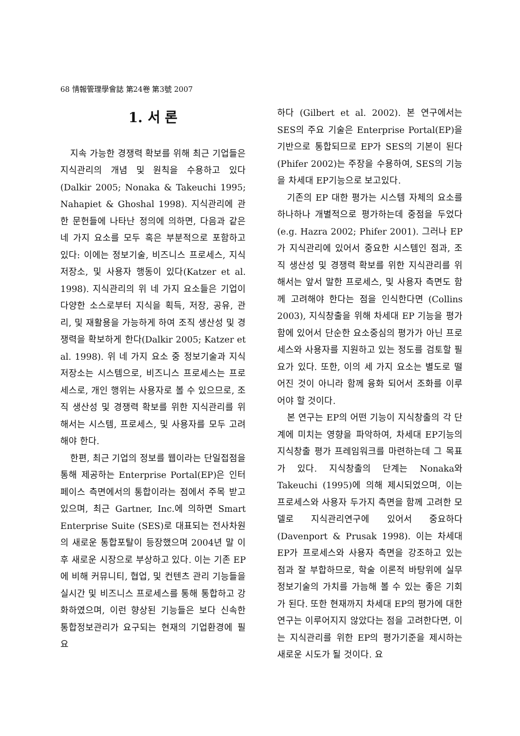68 情報管理學會誌 第24卷 第3號 2007
1. 서 론
지속 가능한 경쟁력 확보를 위해 최근 기업들은 지식관리의 개념 및 원칙을 수용하고 있다(Dalkir 2005; Nonaka & Takeuchi 1995; Nahapiet & Ghoshal 1998). 지식관리에 관한 문헌들에 나타난 정의에 의하면, 다음과 같은 네 가지 요소를 모두 혹은 부분적으로 포함하고 있다: 이에는 정보기술, 비즈니스 프로세스, 지식저장소, 및 사용자 행동이 있다(Katzer et al. 1998). 지식관리의 위 네 가지 요소들은 기업이 다양한 소스로부터 지식을 획득, 저장, 공유, 관리, 및 재활용을 가능하게 하여 조직 생산성 및 경쟁력을 확보하게 한다(Dalkir 2005; Katzer et al. 1998). 위 네 가지 요소 중 정보기술과 지식저장소는 시스템으로, 비즈니스 프로세스는 프로세스로, 개인 행위는 사용자로 볼 수 있으므로, 조직 생산성 및 경쟁력 확보를 위한 지식관리를 위해서는 시스템, 프로세스, 및 사용자를 모두 고려해야 한다.
한편, 최근 기업의 정보를 웹이라는 단일접점을 통해 제공하는 Enterprise Portal(EP)은 인터페이스 측면에서의 통합이라는 점에서 주목 받고 있으며, 최근 Gartner, Inc.에 의하면 Smart Enterprise Suite (SES)로 대표되는 전사차원의 새로운 통합포탈이 등장했으며 2004년 말 이후 새로운 시장으로 부상하고 있다. 이는 기존 EP에 비해 커뮤니티, 협업, 및 컨텐츠 관리 기능들을 실시간 및 비즈니스 프로세스를 통해 통합하고 강화하였으며, 이런 향상된 기능들은 보다 신속한 통합정보관리가 요구되는 현재의 기업환경에 필요
하다 (Gilbert et al. 2002). 본 연구에서는 SES의 주요 기술은 Enterprise Portal(EP)을 기반으로 통합되므로 EP가 SES의 기본이 된다 (Phifer 2002)는 주장을 수용하여, SES의 기능을 차세대 EP기능으로 보고있다.
기존의 EP 대한 평가는 시스템 자체의 요소를 하나하나 개별적으로 평가하는데 중점을 두었다(e.g. Hazra 2002; Phifer 2001). 그러나 EP가 지식관리에 있어서 중요한 시스템인 점과, 조직 생산성 및 경쟁력 확보를 위한 지식관리를 위해서는 앞서 말한 프로세스, 및 사용자 측면도 함께 고려해야 한다는 점을 인식한다면 (Collins 2003), 지식창출을 위해 차세대 EP 기능을 평가함에 있어서 단순한 요소중심의 평가가 아닌 프로세스와 사용자를 지원하고 있는 정도를 검토할 필요가 있다. 또한, 이의 세 가지 요소는 별도로 떨어진 것이 아니라 함께 융화 되어서 조화를 이루어야 할 것이다.
본 연구는 EP의 어떤 기능이 지식창출의 각 단계에 미치는 영향을 파악하여, 차세대 EP기능의 지식창출 평가 프레임워크를 마련하는데 그 목표가 있다. 지식창출의 단계는 Nonaka와 Takeuchi (1995)에 의해 제시되었으며, 이는 프로세스와 사용자 두가지 측면을 함께 고려한 모델로 지식관리연구에 있어서 중요하다 (Davenport & Prusak 1998). 이는 차세대 EP가 프로세스와 사용자 측면을 강조하고 있는 점과 잘 부합하므로, 학술 이론적 바탕위에 실무정보기술의 가치를 가늠해 볼 수 있는 좋은 기회가 된다. 또한 현재까지 차세대 EP의 평가에 대한 연구는 이루어지지 않았다는 점을 고려한다면, 이는 지식관리를 위한 EP의 평가기준을 제시하는 새로운 시도가 될 것이다. 요